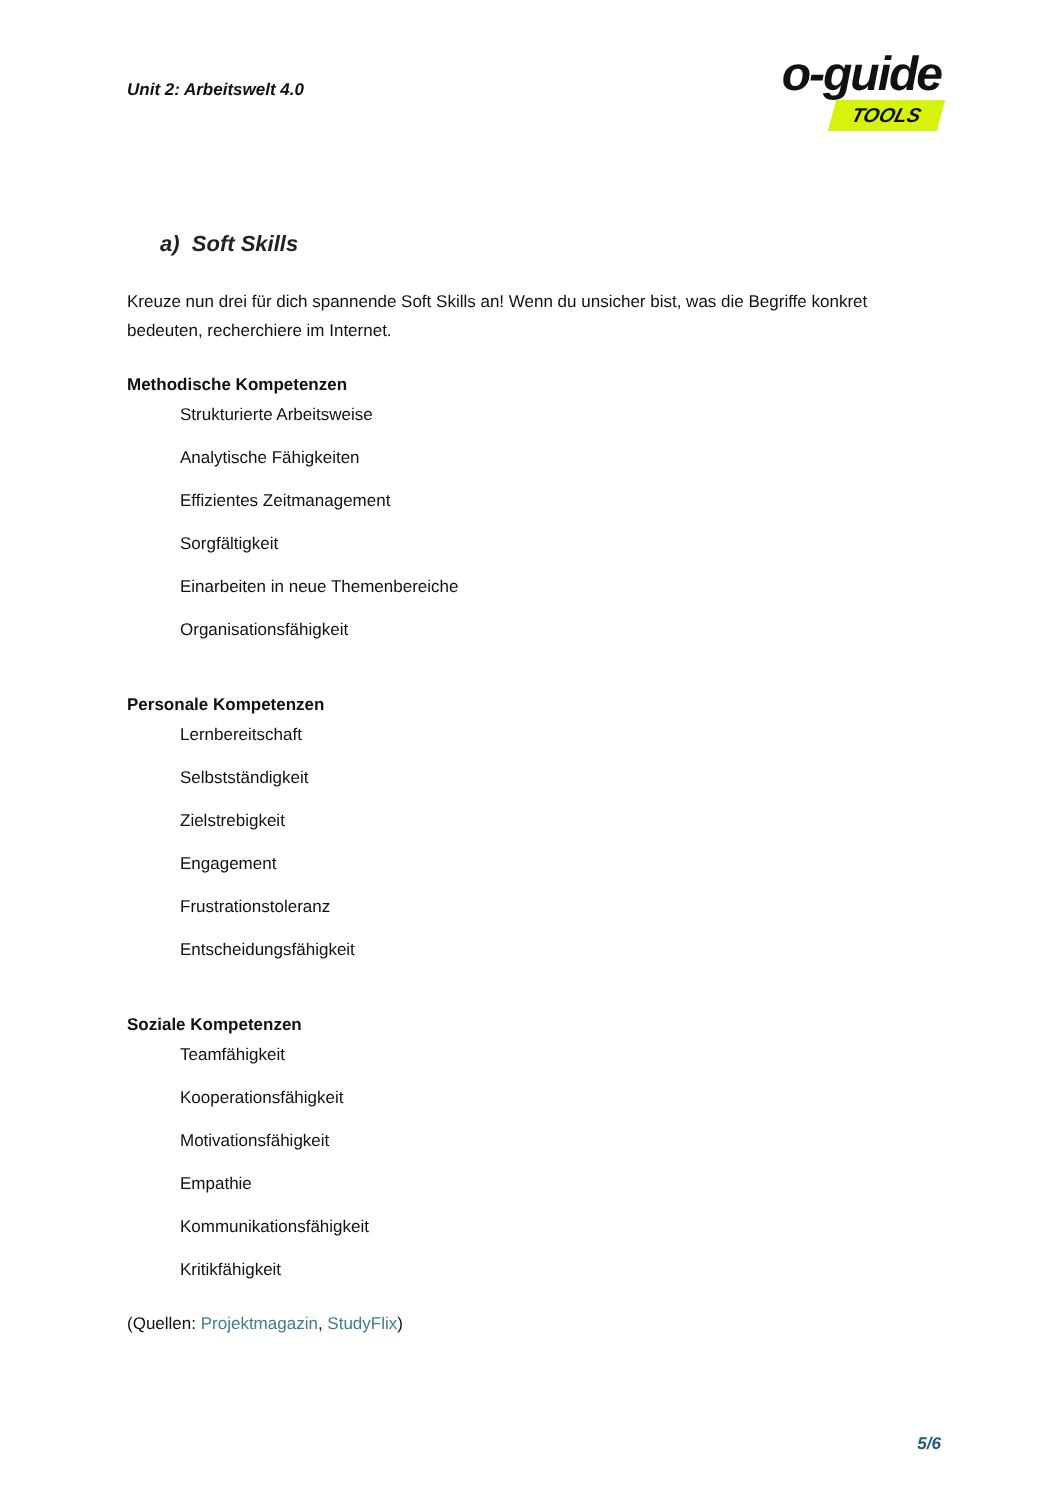Unit 2: Arbeitswelt 4.0
o-guide
TOOLS
a) Soft Skills
Kreuze nun drei für dich spannende Soft Skills an! Wenn du unsicher bist, was die Begriffe konkret bedeuten, recherchiere im Internet.
Methodische Kompetenzen
Strukturierte Arbeitsweise
Analytische Fähigkeiten
Effizientes Zeitmanagement
Sorgfältigkeit
Einarbeiten in neue Themenbereiche
Organisationsfähigkeit
Personale Kompetenzen
Lernbereitschaft
Selbstständigkeit
Zielstrebigkeit
Engagement
Frustrationstoleranz
Entscheidungsfähigkeit
Soziale Kompetenzen
Teamfähigkeit
Kooperationsfähigkeit
Motivationsfähigkeit
Empathie
Kommunikationsfähigkeit
Kritikfähigkeit
(Quellen: Projektmagazin, StudyFlix)
5/6